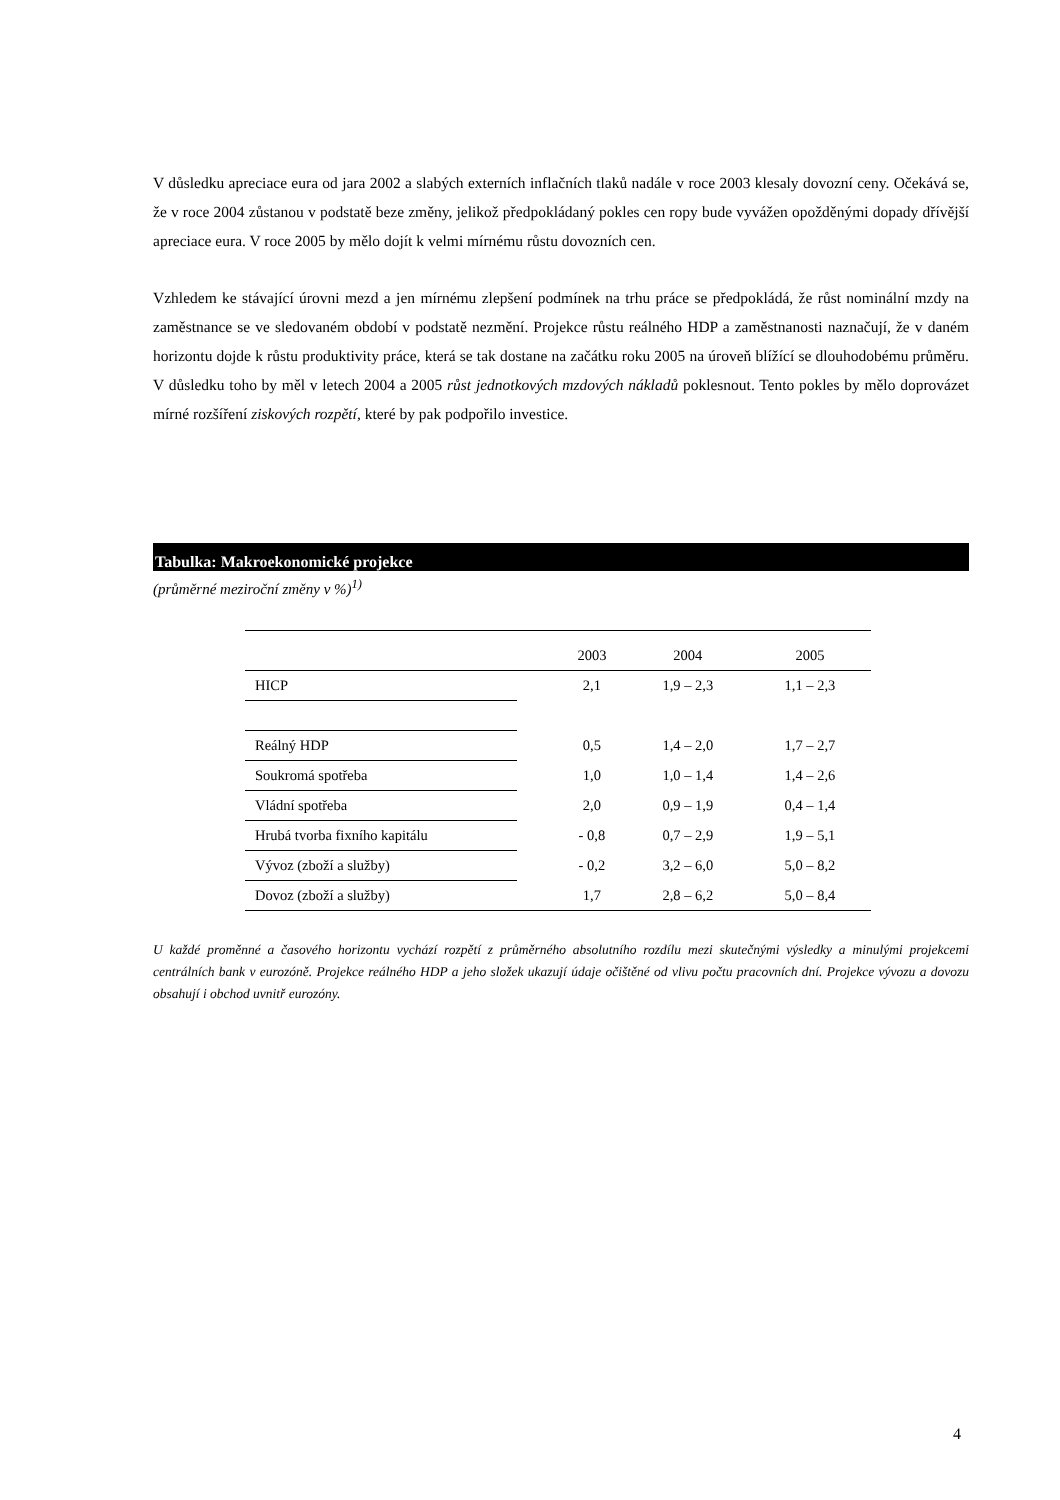V důsledku apreciace eura od jara 2002 a slabých externích inflačních tlaků nadále v roce 2003 klesaly dovozní ceny. Očekává se, že v roce 2004 zůstanou v podstatě beze změny, jelikož předpokládaný pokles cen ropy bude vyvážen opožděnými dopady dřívější apreciace eura. V roce 2005 by mělo dojít k velmi mírnému růstu dovozních cen.
Vzhledem ke stávající úrovni mezd a jen mírnému zlepšení podmínek na trhu práce se předpokládá, že růst nominální mzdy na zaměstnance se ve sledovaném období v podstatě nezmění. Projekce růstu reálného HDP a zaměstnanosti naznačují, že v daném horizontu dojde k růstu produktivity práce, která se tak dostane na začátku roku 2005 na úroveň blížící se dlouhodobému průměru. V důsledku toho by měl v letech 2004 a 2005 růst jednotkových mzdových nákladů poklesnout. Tento pokles by mělo doprovázet mírné rozšíření ziskových rozpětí, které by pak podpořilo investice.
Tabulka: Makroekonomické projekce
(průměrné meziroční změny v %)<sup>1)</sup>
| | | 2003 | 2004 | 2005 |
| --- | --- | --- | --- | --- |
| HICP | | 2,1 | 1,9 – 2,3 | 1,1 – 2,3 |
| Reálný HDP | | 0,5 | 1,4 – 2,0 | 1,7 – 2,7 |
| Soukromá spotřeba | | 1,0 | 1,0 – 1,4 | 1,4 – 2,6 |
| Vládní spotřeba | | 2,0 | 0,9 – 1,9 | 0,4 – 1,4 |
| Hrubá tvorba fixního kapitálu | | - 0,8 | 0,7 – 2,9 | 1,9 – 5,1 |
| Vývoz (zboží a služby) | | - 0,2 | 3,2 – 6,0 | 5,0 – 8,2 |
| Dovoz (zboží a služby) | | 1,7 | 2,8 – 6,2 | 5,0 – 8,4 |
U každé proměnné a časového horizontu vychází rozpětí z průměrného absolutního rozdílu mezi skutečnými výsledky a minulými projekcemi centrálních bank v eurozóně. Projekce reálného HDP a jeho složek ukazují údaje očištěné od vlivu počtu pracovních dní. Projekce vývozu a dovozu obsahují i obchod uvnitř eurozóny.
4